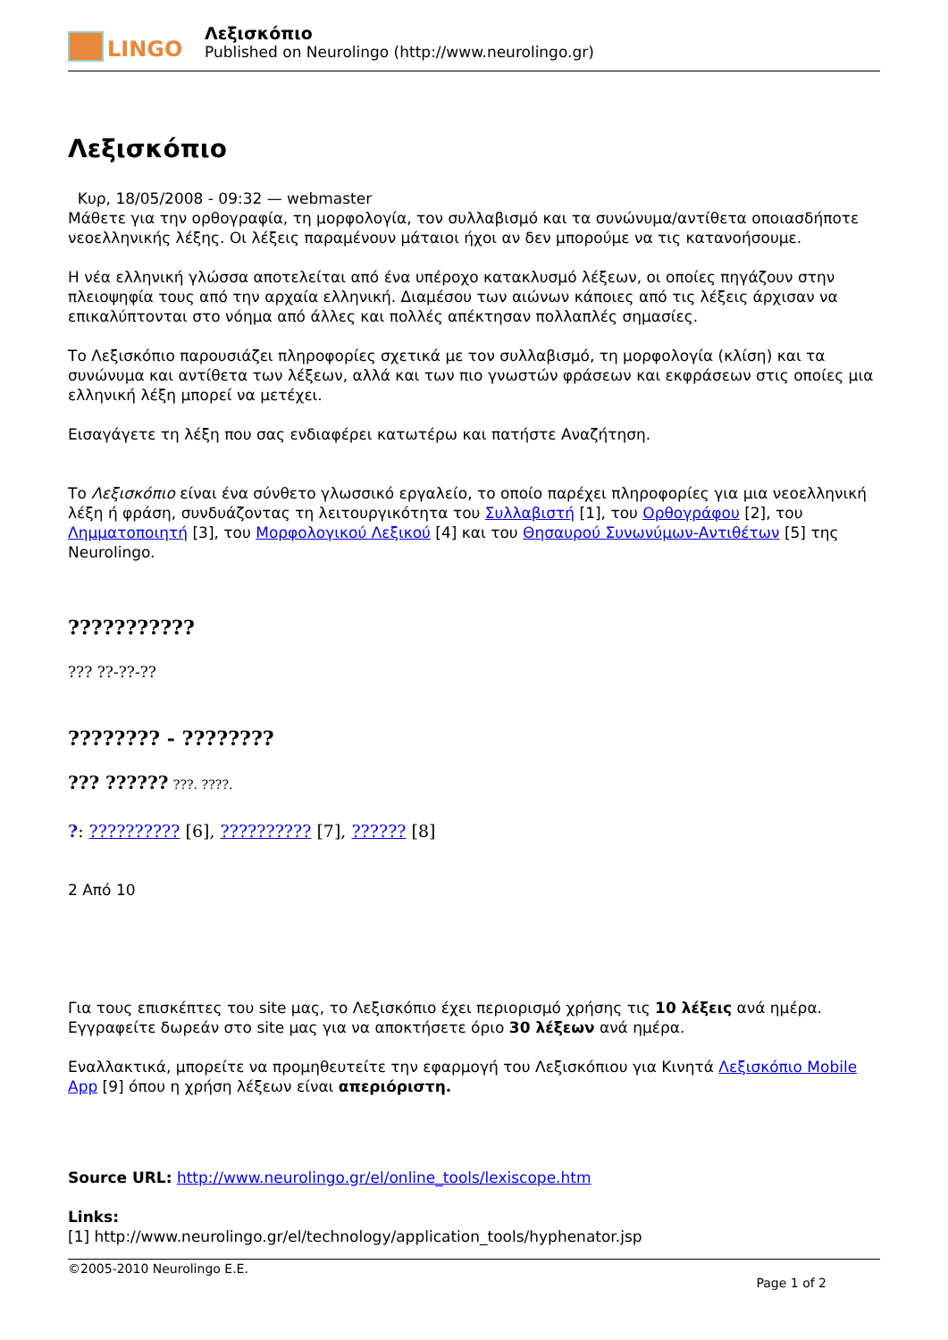LINGO
Λεξισκόπιο
Published on Neurolingo (http://www.neurolingo.gr)
Λεξισκόπιο
Κυρ, 18/05/2008 - 09:32 — webmaster
Μάθετε για την ορθογραφία, τη μορφολογία, τον συλλαβισμό και τα συνώνυμα/αντίθετα οποιασδήποτε νεοελληνικής λέξης. Οι λέξεις παραμένουν μάταιοι ήχοι αν δεν μπορούμε να τις κατανοήσουμε.
Η νέα ελληνική γλώσσα αποτελείται από ένα υπέροχο κατακλυσμό λέξεων, οι οποίες πηγάζουν στην πλειοψηφία τους από την αρχαία ελληνική. Διαμέσου των αιώνων κάποιες από τις λέξεις άρχισαν να επικαλύπτονται στο νόημα από άλλες και πολλές απέκτησαν πολλαπλές σημασίες.
Το Λεξισκόπιο παρουσιάζει πληροφορίες σχετικά με τον συλλαβισμό, τη μορφολογία (κλίση) και τα συνώνυμα και αντίθετα των λέξεων, αλλά και των πιο γνωστών φράσεων και εκφράσεων στις οποίες μια ελληνική λέξη μπορεί να μετέχει.
Εισαγάγετε τη λέξη που σας ενδιαφέρει κατωτέρω και πατήστε Αναζήτηση.
Το Λεξισκόπιο είναι ένα σύνθετο γλωσσικό εργαλείο, το οποίο παρέχει πληροφορίες για μια νεοελληνική λέξη ή φράση, συνδυάζοντας τη λειτουργικότητα του Συλλαβιστή [1], του Ορθογράφου [2], του Λημματοποιητή [3], του Μορφολογικού Λεξικού [4] και του Θησαυρού Συνωνύμων-Αντιθέτων [5] της Neurolingo.
???????????
??? ??-??-??
???????? - ????????
??? ?????? ???. ????.
?: ?????????? [6], ?????????? [7], ?????? [8]
2 Από 10
Για τους επισκέπτες του site μας, το Λεξισκόπιο έχει περιορισμό χρήσης τις 10 λέξεις ανά ημέρα. Εγγραφείτε δωρεάν στο site μας για να αποκτήσετε όριο 30 λέξεων ανά ημέρα.
Εναλλακτικά, μπορείτε να προμηθευτείτε την εφαρμογή του Λεξισκόπιου για Κινητά Λεξισκόπιο Mobile App [9] όπου η χρήση λέξεων είναι απεριόριστη.
Source URL: http://www.neurolingo.gr/el/online_tools/lexiscope.htm
Links:
[1] http://www.neurolingo.gr/el/technology/application_tools/hyphenator.jsp
©2005-2010 Neurolingo E.E.
Page 1 of 2